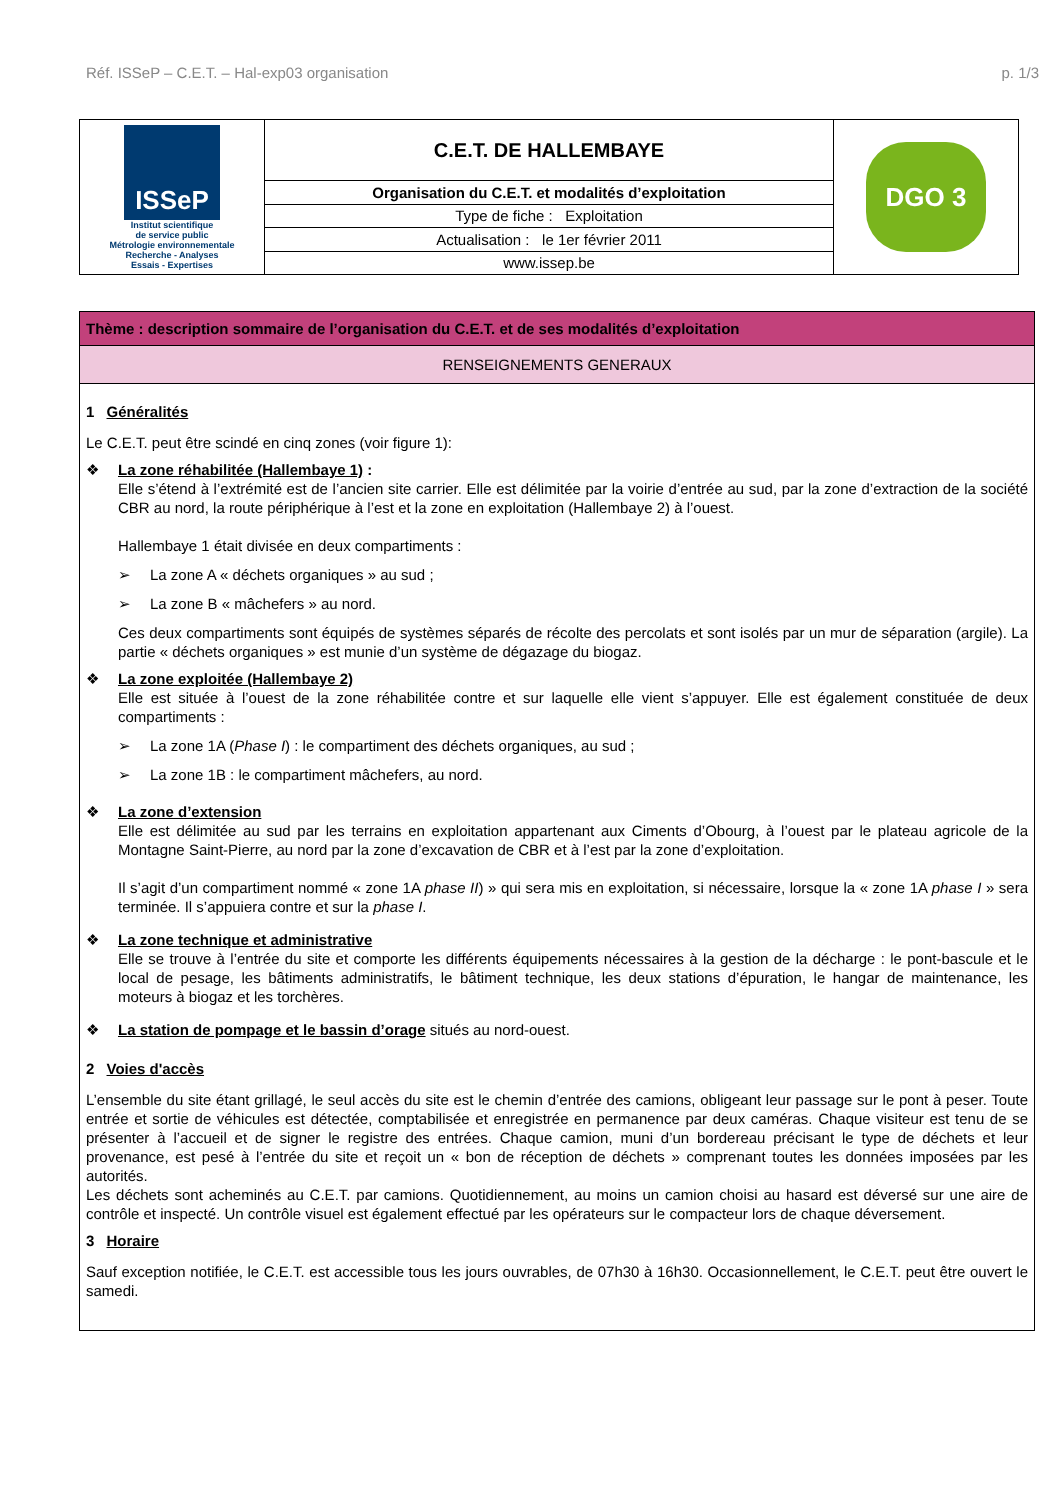Réf. ISSeP – C.E.T. – Hal-exp03 organisation p. 1/3
| ISSeP Institut scientifique de service public Métrologie environnementale Recherche - Analyses Essais - Expertises | C.E.T. DE HALLEMBAYE | DGO 3 |
| | Organisation du C.E.T. et modalités d’exploitation | |
| | Type de fiche : Exploitation | |
| | Actualisation : le 1er février 2011 | |
| | www.issep.be | |
Thème : description sommaire de l’organisation du C.E.T. et de ses modalités d’exploitation
RENSEIGNEMENTS GENERAUX
1 Généralités
Le C.E.T. peut être scindé en cinq zones (voir figure 1):
❖ La zone réhabilitée (Hallembaye 1) :
Elle s’étend à l’extrémité est de l’ancien site carrier. Elle est délimitée par la voirie d’entrée au sud, par la zone d’extraction de la société CBR au nord, la route périphérique à l’est et la zone en exploitation (Hallembaye 2) à l’ouest.
Hallembaye 1 était divisée en deux compartiments :
➢ La zone A « déchets organiques » au sud ;
➢ La zone B « mâchefers » au nord.
Ces deux compartiments sont équipés de systèmes séparés de récolte des percolats et sont isolés par un mur de séparation (argile). La partie « déchets organiques » est munie d’un système de dégazage du biogaz.
❖ La zone exploitée (Hallembaye 2)
Elle est située à l’ouest de la zone réhabilitée contre et sur laquelle elle vient s’appuyer. Elle est également constituée de deux compartiments :
➢ La zone 1A (Phase I) : le compartiment des déchets organiques, au sud ;
➢ La zone 1B : le compartiment mâchefers, au nord.
❖ La zone d’extension
Elle est délimitée au sud par les terrains en exploitation appartenant aux Ciments d’Obourg, à l’ouest par le plateau agricole de la Montagne Saint-Pierre, au nord par la zone d’excavation de CBR et à l’est par la zone d’exploitation.
Il s’agit d’un compartiment nommé « zone 1A phase II) » qui sera mis en exploitation, si nécessaire, lorsque la « zone 1A phase I » sera terminée. Il s’appuiera contre et sur la phase I.
❖ La zone technique et administrative
Elle se trouve à l’entrée du site et comporte les différents équipements nécessaires à la gestion de la décharge : le pont-bascule et le local de pesage, les bâtiments administratifs, le bâtiment technique, les deux stations d’épuration, le hangar de maintenance, les moteurs à biogaz et les torchères.
❖ La station de pompage et le bassin d’orage situés au nord-ouest.
2 Voies d'accès
L’ensemble du site étant grillagé, le seul accès du site est le chemin d’entrée des camions, obligeant leur passage sur le pont à peser. Toute entrée et sortie de véhicules est détectée, comptabilisée et enregistrée en permanence par deux caméras. Chaque visiteur est tenu de se présenter à l’accueil et de signer le registre des entrées. Chaque camion, muni d’un bordereau précisant le type de déchets et leur provenance, est pesé à l’entrée du site et reçoit un « bon de réception de déchets » comprenant toutes les données imposées par les autorités.
Les déchets sont acheminés au C.E.T. par camions. Quotidiennement, au moins un camion choisi au hasard est déversé sur une aire de contrôle et inspecté. Un contrôle visuel est également effectué par les opérateurs sur le compacteur lors de chaque déversement.
3 Horaire
Sauf exception notifiée, le C.E.T. est accessible tous les jours ouvrables, de 07h30 à 16h30. Occasionnellement, le C.E.T. peut être ouvert le samedi.